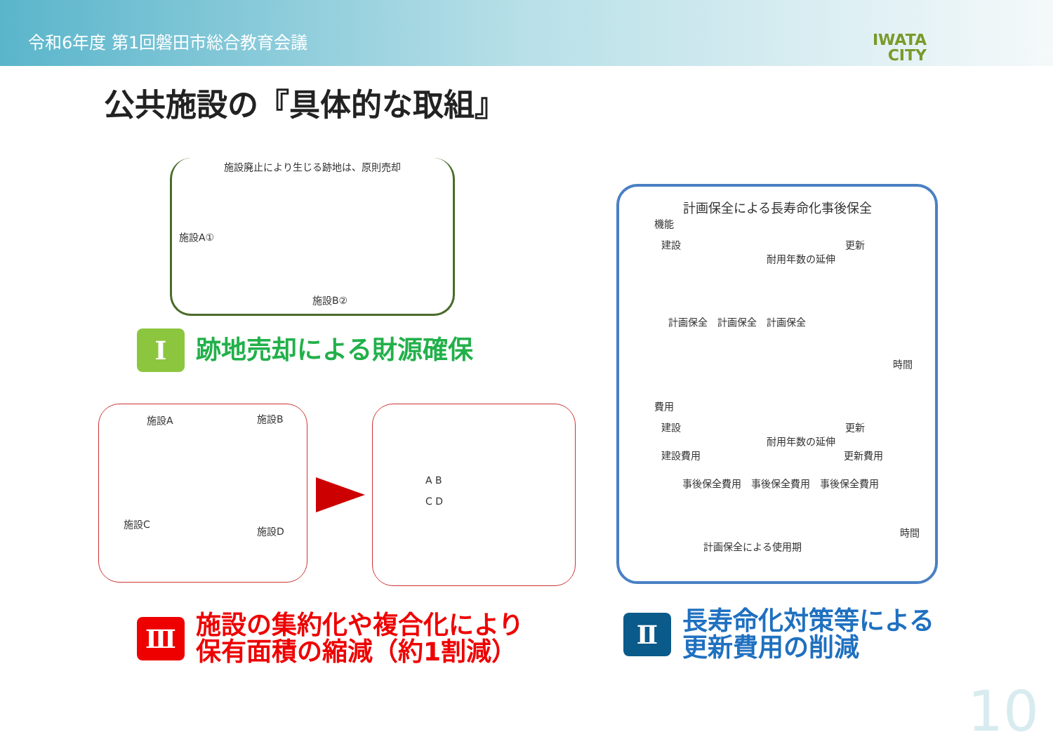令和6年度 第1回磐田市総合教育会議
IWATA
CITY
公共施設の『具体的な取組』
施設廃止により生じる跡地は、原則売却
施設A①
施設B②
Ⅰ
跡地売却による財源確保
施設A 施設B
施設C
施設D
A B
C D
計画保全による長寿命化事後保全
機能
建設 更新
耐用年数の延伸
計画保全　計画保全　計画保全
時間
費用
建設 更新
耐用年数の延伸
建設費用 更新費用
事後保全費用　事後保全費用　事後保全費用
時間
計画保全による使用期
Ⅲ
施設の集約化や複合化により
保有面積の縮減（約1割減）
Ⅱ
長寿命化対策等による
更新費用の削減
10